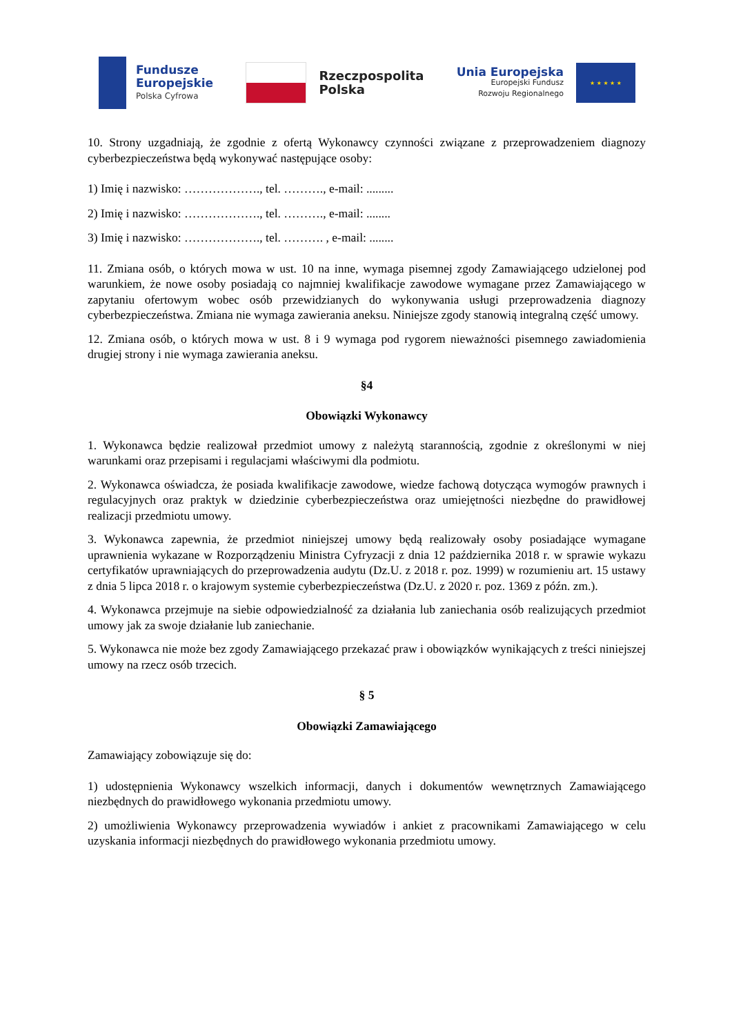Fundusze
Europejskie
Polska Cyfrowa
Rzeczpospolita
Polska
Unia Europejska
Europejski Fundusz
Rozwoju Regionalnego
★ ★ ★ ★ ★
10. Strony uzgadniają, że zgodnie z ofertą Wykonawcy czynności związane z przeprowadzeniem diagnozy cyberbezpieczeństwa będą wykonywać następujące osoby:
1) Imię i nazwisko: ………………., tel. ………., e-mail: .........
2) Imię i nazwisko: ………………., tel. ………., e-mail: ........
3) Imię i nazwisko: ………………., tel. ………. , e-mail: ........
11. Zmiana osób, o których mowa w ust. 10 na inne, wymaga pisemnej zgody Zamawiającego udzielonej pod warunkiem, że nowe osoby posiadają co najmniej kwalifikacje zawodowe wymagane przez Zamawiającego w zapytaniu ofertowym wobec osób przewidzianych do wykonywania usługi przeprowadzenia diagnozy cyberbezpieczeństwa. Zmiana nie wymaga zawierania aneksu. Niniejsze zgody stanowią integralną część umowy.
12. Zmiana osób, o których mowa w ust. 8 i 9 wymaga pod rygorem nieważności pisemnego zawiadomienia drugiej strony i nie wymaga zawierania aneksu.
§4
Obowiązki Wykonawcy
1. Wykonawca będzie realizował przedmiot umowy z należytą starannością, zgodnie z określonymi w niej warunkami oraz przepisami i regulacjami właściwymi dla podmiotu.
2. Wykonawca oświadcza, że posiada kwalifikacje zawodowe, wiedze fachową dotycząca wymogów prawnych i regulacyjnych oraz praktyk w dziedzinie cyberbezpieczeństwa oraz umiejętności niezbędne do prawidłowej realizacji przedmiotu umowy.
3. Wykonawca zapewnia, że przedmiot niniejszej umowy będą realizowały osoby posiadające wymagane uprawnienia wykazane w Rozporządzeniu Ministra Cyfryzacji z dnia 12 października 2018 r. w sprawie wykazu certyfikatów uprawniających do przeprowadzenia audytu (Dz.U. z 2018 r. poz. 1999) w rozumieniu art. 15 ustawy z dnia 5 lipca 2018 r. o krajowym systemie cyberbezpieczeństwa (Dz.U. z 2020 r. poz. 1369 z późn. zm.).
4. Wykonawca przejmuje na siebie odpowiedzialność za działania lub zaniechania osób realizujących przedmiot umowy jak za swoje działanie lub zaniechanie.
5. Wykonawca nie może bez zgody Zamawiającego przekazać praw i obowiązków wynikających z treści niniejszej umowy na rzecz osób trzecich.
§ 5
Obowiązki Zamawiającego
Zamawiający zobowiązuje się do:
1) udostępnienia Wykonawcy wszelkich informacji, danych i dokumentów wewnętrznych Zamawiającego niezbędnych do prawidłowego wykonania przedmiotu umowy.
2) umożliwienia Wykonawcy przeprowadzenia wywiadów i ankiet z pracownikami Zamawiającego w celu uzyskania informacji niezbędnych do prawidłowego wykonania przedmiotu umowy.